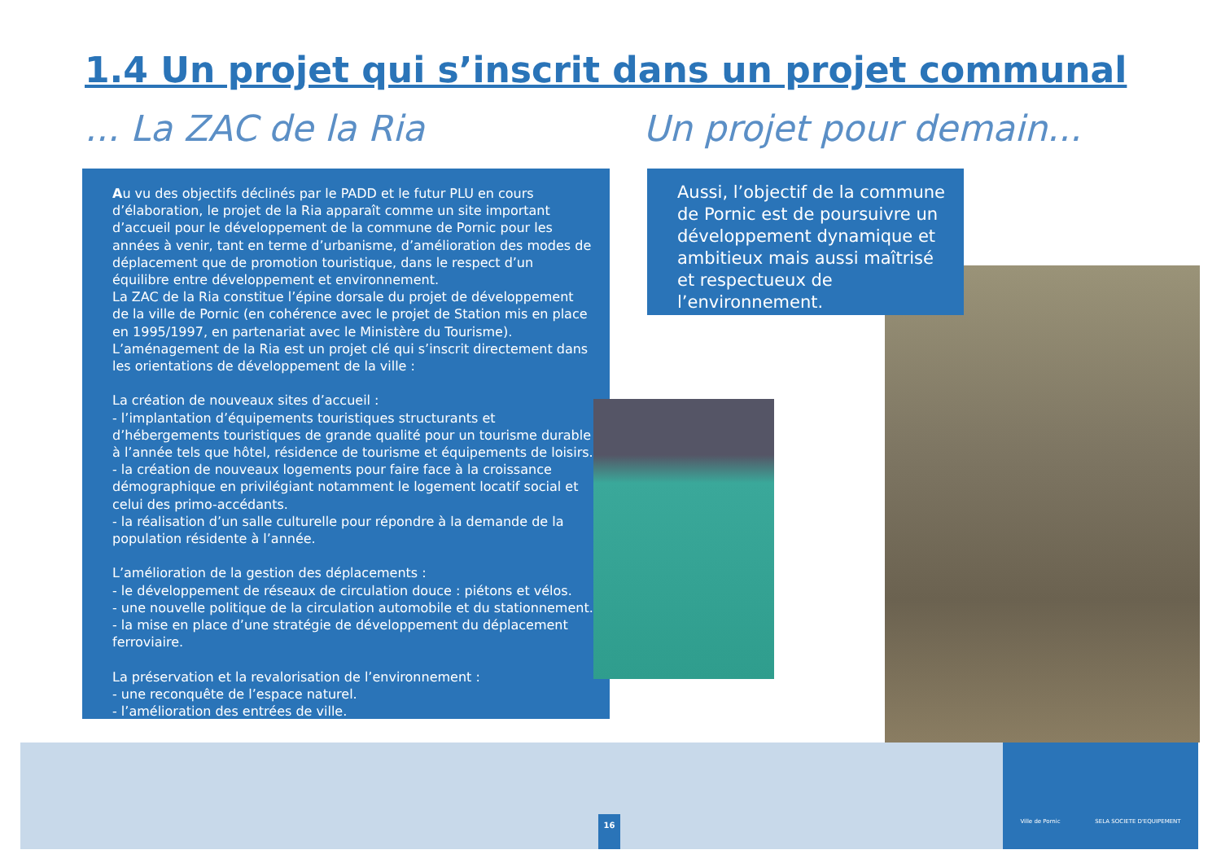1.4 Un projet qui s’inscrit dans un projet communal
... La ZAC de la Ria Un projet pour demain...
Au vu des objectifs déclinés par le PADD et le futur PLU en cours d’élaboration, le projet de la Ria apparaît comme un site important d’accueil pour le développement de la commune de Pornic pour les années à venir, tant en terme d’urbanisme, d’amélioration des modes de déplacement que de promotion touristique, dans le respect d’un équilibre entre développement et environnement.
La ZAC de la Ria constitue l’épine dorsale du projet de développement de la ville de Pornic (en cohérence avec le projet de Station mis en place en 1995/1997, en partenariat avec le Ministère du Tourisme).
L’aménagement de la Ria est un projet clé qui s’inscrit directement dans les orientations de développement de la ville :
La création de nouveaux sites d’accueil :
- l’implantation d’équipements touristiques structurants et d’hébergements touristiques de grande qualité pour un tourisme durable à l’année tels que hôtel, résidence de tourisme et équipements de loisirs.
- la création de nouveaux logements pour faire face à la croissance démographique en privilégiant notamment le logement locatif social et celui des primo-accédants.
- la réalisation d’un salle culturelle pour répondre à la demande de la population résidente à l’année.
L’amélioration de la gestion des déplacements :
- le développement de réseaux de circulation douce : piétons et vélos.
- une nouvelle politique de la circulation automobile et du stationnement.
- la mise en place d’une stratégie de développement du déplacement ferroviaire.
La préservation et la revalorisation de l’environnement :
- une reconquête de l’espace naturel.
- l’amélioration des entrées de ville.
Aussi, l’objectif de la commune de Pornic est de poursuivre un développement dynamique et ambitieux mais aussi maîtrisé et respectueux de l’environnement.
16
Ville de Pornic SELA SOCIETE D'EQUIPEMENT